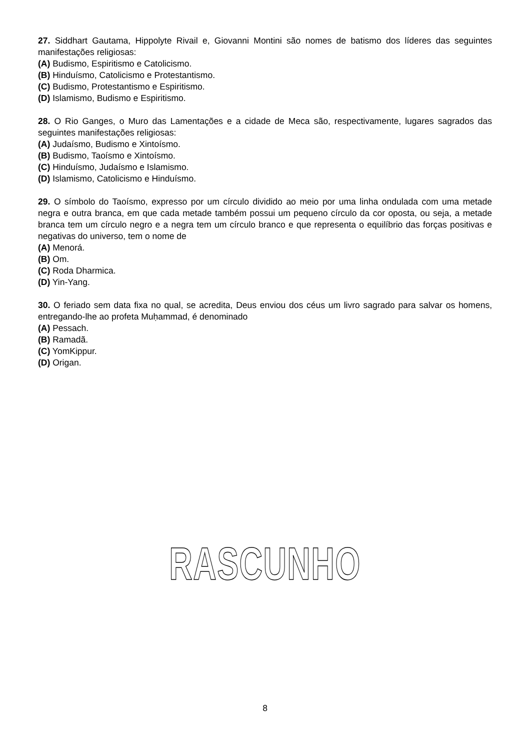27. Siddhart Gautama, Hippolyte Rivail e, Giovanni Montini são nomes de batismo dos líderes das seguintes manifestações religiosas:
(A) Budismo, Espiritismo e Catolicismo.
(B) Hinduísmo, Catolicismo e Protestantismo.
(C) Budismo, Protestantismo e Espiritismo.
(D) Islamismo, Budismo e Espiritismo.
28. O Rio Ganges, o Muro das Lamentações e a cidade de Meca são, respectivamente, lugares sagrados das seguintes manifestações religiosas:
(A) Judaísmo, Budismo e Xintoísmo.
(B) Budismo, Taoísmo e Xintoísmo.
(C) Hinduísmo, Judaísmo e Islamismo.
(D) Islamismo, Catolicismo e Hinduísmo.
29. O símbolo do Taoísmo, expresso por um círculo dividido ao meio por uma linha ondulada com uma metade negra e outra branca, em que cada metade também possui um pequeno círculo da cor oposta, ou seja, a metade branca tem um círculo negro e a negra tem um círculo branco e que representa o equilíbrio das forças positivas e negativas do universo, tem o nome de
(A) Menorá.
(B) Om.
(C) Roda Dharmica.
(D) Yin-Yang.
30. O feriado sem data fixa no qual, se acredita, Deus enviou dos céus um livro sagrado para salvar os homens, entregando-lhe ao profeta Muḥammad, é denominado
(A) Pessach.
(B) Ramadã.
(C) YomKippur.
(D) Origan.
RASCUNHO
8